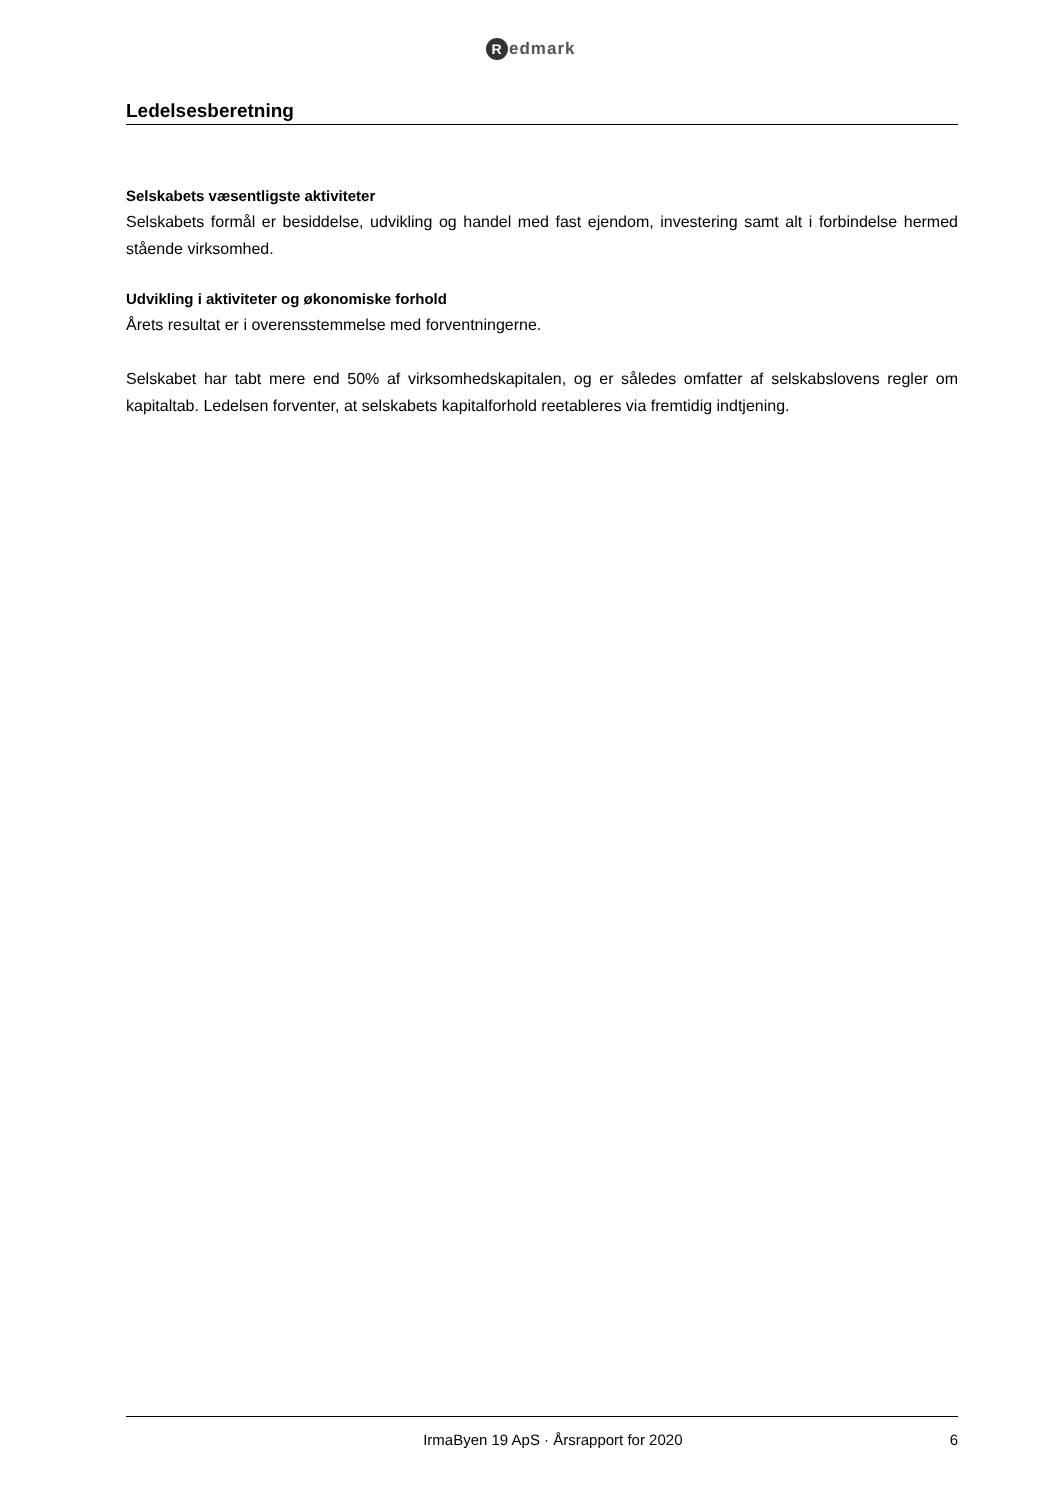Redmark
Ledelsesberetning
Selskabets væsentligste aktiviteter
Selskabets formål er besiddelse, udvikling og handel med fast ejendom, investering samt alt i forbindelse hermed stående virksomhed.
Udvikling i aktiviteter og økonomiske forhold
Årets resultat er i overensstemmelse med forventningerne.
Selskabet har tabt mere end 50% af virksomhedskapitalen, og er således omfatter af selskabslovens regler om kapitaltab. Ledelsen forventer, at selskabets kapitalforhold reetableres via fremtidig indtjening.
IrmaByen 19 ApS · Årsrapport for 2020 6